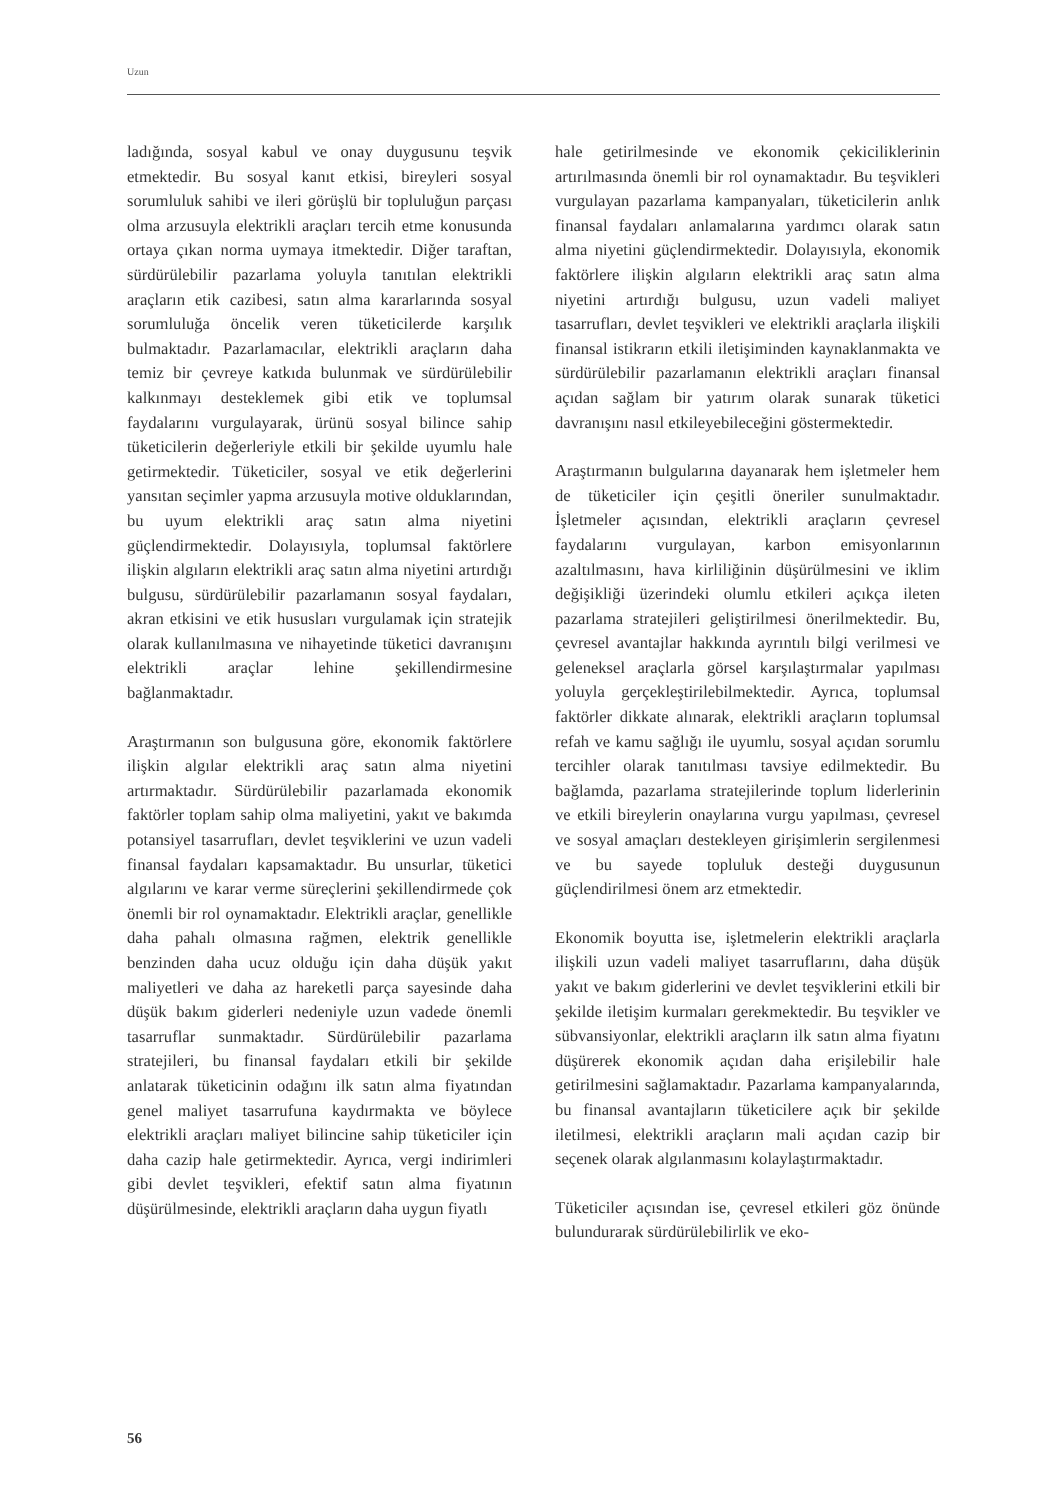Uzun
ladığında, sosyal kabul ve onay duygusunu teşvik etmektedir. Bu sosyal kanıt etkisi, bireyleri sosyal sorumluluk sahibi ve ileri görüşlü bir topluluğun parçası olma arzusuyla elektrikli araçları tercih etme konusunda ortaya çıkan norma uymaya itmektedir. Diğer taraftan, sürdürülebilir pazarlama yoluyla tanıtılan elektrikli araçların etik cazibesi, satın alma kararlarında sosyal sorumluluğa öncelik veren tüketicilerde karşılık bulmaktadır. Pazarlamacılar, elektrikli araçların daha temiz bir çevreye katkıda bulunmak ve sürdürülebilir kalkınmayı desteklemek gibi etik ve toplumsal faydalarını vurgulayarak, ürünü sosyal bilince sahip tüketicilerin değerleriyle etkili bir şekilde uyumlu hale getirmektedir. Tüketiciler, sosyal ve etik değerlerini yansıtan seçimler yapma arzusuyla motive olduklarından, bu uyum elektrikli araç satın alma niyetini güçlendirmektedir. Dolayısıyla, toplumsal faktörlere ilişkin algıların elektrikli araç satın alma niyetini artırdığı bulgusu, sürdürülebilir pazarlamanın sosyal faydaları, akran etkisini ve etik hususları vurgulamak için stratejik olarak kullanılmasına ve nihayetinde tüketici davranışını elektrikli araçlar lehine şekillendirmesine bağlanmaktadır.
Araştırmanın son bulgusuna göre, ekonomik faktörlere ilişkin algılar elektrikli araç satın alma niyetini artırmaktadır. Sürdürülebilir pazarlamada ekonomik faktörler toplam sahip olma maliyetini, yakıt ve bakımda potansiyel tasarrufları, devlet teşviklerini ve uzun vadeli finansal faydaları kapsamaktadır. Bu unsurlar, tüketici algılarını ve karar verme süreçlerini şekillendirmede çok önemli bir rol oynamaktadır. Elektrikli araçlar, genellikle daha pahalı olmasına rağmen, elektrik genellikle benzinden daha ucuz olduğu için daha düşük yakıt maliyetleri ve daha az hareketli parça sayesinde daha düşük bakım giderleri nedeniyle uzun vadede önemli tasarruflar sunmaktadır. Sürdürülebilir pazarlama stratejileri, bu finansal faydaları etkili bir şekilde anlatarak tüketicinin odağını ilk satın alma fiyatından genel maliyet tasarrufuna kaydırmakta ve böylece elektrikli araçları maliyet bilincine sahip tüketiciler için daha cazip hale getirmektedir. Ayrıca, vergi indirimleri gibi devlet teşvikleri, efektif satın alma fiyatının düşürülmesinde, elektrikli araçların daha uygun fiyatlı
hale getirilmesinde ve ekonomik çekiciliklerinin artırılmasında önemli bir rol oynamaktadır. Bu teşvikleri vurgulayan pazarlama kampanyaları, tüketicilerin anlık finansal faydaları anlamalarına yardımcı olarak satın alma niyetini güçlendirmektedir. Dolayısıyla, ekonomik faktörlere ilişkin algıların elektrikli araç satın alma niyetini artırdığı bulgusu, uzun vadeli maliyet tasarrufları, devlet teşvikleri ve elektrikli araçlarla ilişkili finansal istikrarın etkili iletişiminden kaynaklanmakta ve sürdürülebilir pazarlamanın elektrikli araçları finansal açıdan sağlam bir yatırım olarak sunarak tüketici davranışını nasıl etkileyebileceğini göstermektedir.
Araştırmanın bulgularına dayanarak hem işletmeler hem de tüketiciler için çeşitli öneriler sunulmaktadır. İşletmeler açısından, elektrikli araçların çevresel faydalarını vurgulayan, karbon emisyonlarının azaltılmasını, hava kirliliğinin düşürülmesini ve iklim değişikliği üzerindeki olumlu etkileri açıkça ileten pazarlama stratejileri geliştirilmesi önerilmektedir. Bu, çevresel avantajlar hakkında ayrıntılı bilgi verilmesi ve geleneksel araçlarla görsel karşılaştırmalar yapılması yoluyla gerçekleştirilebilmektedir. Ayrıca, toplumsal faktörler dikkate alınarak, elektrikli araçların toplumsal refah ve kamu sağlığı ile uyumlu, sosyal açıdan sorumlu tercihler olarak tanıtılması tavsiye edilmektedir. Bu bağlamda, pazarlama stratejilerinde toplum liderlerinin ve etkili bireylerin onaylarına vurgu yapılması, çevresel ve sosyal amaçları destekleyen girişimlerin sergilenmesi ve bu sayede topluluk desteği duygusunun güçlendirilmesi önem arz etmektedir.
Ekonomik boyutta ise, işletmelerin elektrikli araçlarla ilişkili uzun vadeli maliyet tasarruflarını, daha düşük yakıt ve bakım giderlerini ve devlet teşviklerini etkili bir şekilde iletişim kurmaları gerekmektedir. Bu teşvikler ve sübvansiyonlar, elektrikli araçların ilk satın alma fiyatını düşürerek ekonomik açıdan daha erişilebilir hale getirilmesini sağlamaktadır. Pazarlama kampanyalarında, bu finansal avantajların tüketicilere açık bir şekilde iletilmesi, elektrikli araçların mali açıdan cazip bir seçenek olarak algılanmasını kolaylaştırmaktadır.
Tüketiciler açısından ise, çevresel etkileri göz önünde bulundurarak sürdürülebilirlik ve eko-
56